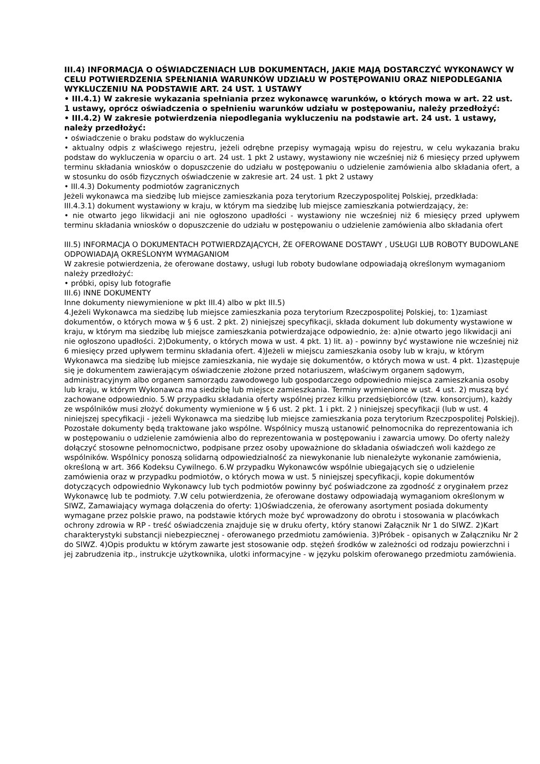III.4) INFORMACJA O OŚWIADCZENIACH LUB DOKUMENTACH, JAKIE MAJĄ DOSTARCZYĆ WYKONAWCY W CELU POTWIERDZENIA SPEŁNIANIA WARUNKÓW UDZIAŁU W POSTĘPOWANIU ORAZ NIEPODLEGANIA WYKLUCZENIU NA PODSTAWIE ART. 24 UST. 1 USTAWY
• III.4.1) W zakresie wykazania spełniania przez wykonawcę warunków, o których mowa w art. 22 ust. 1 ustawy, oprócz oświadczenia o spełnieniu warunków udziału w postępowaniu, należy przedłożyć:
• III.4.2) W zakresie potwierdzenia niepodlegania wykluczeniu na podstawie art. 24 ust. 1 ustawy, należy przedłożyć:
• oświadczenie o braku podstaw do wykluczenia
• aktualny odpis z właściwego rejestru, jeżeli odrębne przepisy wymagają wpisu do rejestru, w celu wykazania braku podstaw do wykluczenia w oparciu o art. 24 ust. 1 pkt 2 ustawy, wystawiony nie wcześniej niż 6 miesięcy przed upływem terminu składania wniosków o dopuszczenie do udziału w postępowaniu o udzielenie zamówienia albo składania ofert, a w stosunku do osób fizycznych oświadczenie w zakresie art. 24 ust. 1 pkt 2 ustawy
• III.4.3) Dokumenty podmiotów zagranicznych
Jeżeli wykonawca ma siedzibę lub miejsce zamieszkania poza terytorium Rzeczypospolitej Polskiej, przedkłada:
III.4.3.1) dokument wystawiony w kraju, w którym ma siedzibę lub miejsce zamieszkania potwierdzający, że:
• nie otwarto jego likwidacji ani nie ogłoszono upadłości - wystawiony nie wcześniej niż 6 miesięcy przed upływem terminu składania wniosków o dopuszczenie do udziału w postępowaniu o udzielenie zamówienia albo składania ofert
III.5) INFORMACJA O DOKUMENTACH POTWIERDZAJĄCYCH, ŻE OFEROWANE DOSTAWY , USŁUGI LUB ROBOTY BUDOWLANE ODPOWIADAJĄ OKREŚLONYM WYMAGANIOM
W zakresie potwierdzenia, że oferowane dostawy, usługi lub roboty budowlane odpowiadają określonym wymaganiom należy przedłożyć:
• próbki, opisy lub fotografie
III.6) INNE DOKUMENTY
Inne dokumenty niewymienione w pkt III.4) albo w pkt III.5)
4.Jeżeli Wykonawca ma siedzibę lub miejsce zamieszkania poza terytorium Rzeczpospolitej Polskiej, to: 1)zamiast dokumentów, o których mowa w § 6 ust. 2 pkt. 2) niniejszej specyfikacji, składa dokument lub dokumenty wystawione w kraju, w którym ma siedzibę lub miejsce zamieszkania potwierdzające odpowiednio, że: a)nie otwarto jego likwidacji ani nie ogłoszono upadłości. 2)Dokumenty, o których mowa w ust. 4 pkt. 1) lit. a) - powinny być wystawione nie wcześniej niż 6 miesięcy przed upływem terminu składania ofert. 4)Jeżeli w miejscu zamieszkania osoby lub w kraju, w którym Wykonawca ma siedzibę lub miejsce zamieszkania, nie wydaje się dokumentów, o których mowa w ust. 4 pkt. 1)zastępuje się je dokumentem zawierającym oświadczenie złożone przed notariuszem, właściwym organem sądowym, administracyjnym albo organem samorządu zawodowego lub gospodarczego odpowiednio miejsca zamieszkania osoby lub kraju, w którym Wykonawca ma siedzibę lub miejsce zamieszkania. Terminy wymienione w ust. 4 ust. 2) muszą być zachowane odpowiednio. 5.W przypadku składania oferty wspólnej przez kilku przedsiębiorców (tzw. konsorcjum), każdy ze wspólników musi złożyć dokumenty wymienione w § 6 ust. 2 pkt. 1 i pkt. 2 ) niniejszej specyfikacji (lub w ust. 4 niniejszej specyfikacji - jeżeli Wykonawca ma siedzibę lub miejsce zamieszkania poza terytorium Rzeczpospolitej Polskiej). Pozostałe dokumenty będą traktowane jako wspólne. Wspólnicy muszą ustanowić pełnomocnika do reprezentowania ich w postępowaniu o udzielenie zamówienia albo do reprezentowania w postępowaniu i zawarcia umowy. Do oferty należy dołączyć stosowne pełnomocnictwo, podpisane przez osoby upoważnione do składania oświadczeń woli każdego ze wspólników. Wspólnicy ponoszą solidarną odpowiedzialność za niewykonanie lub nienależyte wykonanie zamówienia, określoną w art. 366 Kodeksu Cywilnego. 6.W przypadku Wykonawców wspólnie ubiegających się o udzielenie zamówienia oraz w przypadku podmiotów, o których mowa w ust. 5 niniejszej specyfikacji, kopie dokumentów dotyczących odpowiednio Wykonawcy lub tych podmiotów powinny być poświadczone za zgodność z oryginałem przez Wykonawcę lub te podmioty. 7.W celu potwierdzenia, że oferowane dostawy odpowiadają wymaganiom określonym w SIWZ, Zamawiający wymaga dołączenia do oferty: 1)Oświadczenia, że oferowany asortyment posiada dokumenty wymagane przez polskie prawo, na podstawie których może być wprowadzony do obrotu i stosowania w placówkach ochrony zdrowia w RP - treść oświadczenia znajduje się w druku oferty, który stanowi Załącznik Nr 1 do SIWZ. 2)Kart charakterystyki substancji niebezpiecznej - oferowanego przedmiotu zamówienia. 3)Próbek - opisanych w Załączniku Nr 2 do SIWZ. 4)Opis produktu w którym zawarte jest stosowanie odp. stężeń środków w zależności od rodzaju powierzchni i jej zabrudzenia itp., instrukcje użytkownika, ulotki informacyjne - w języku polskim oferowanego przedmiotu zamówienia.